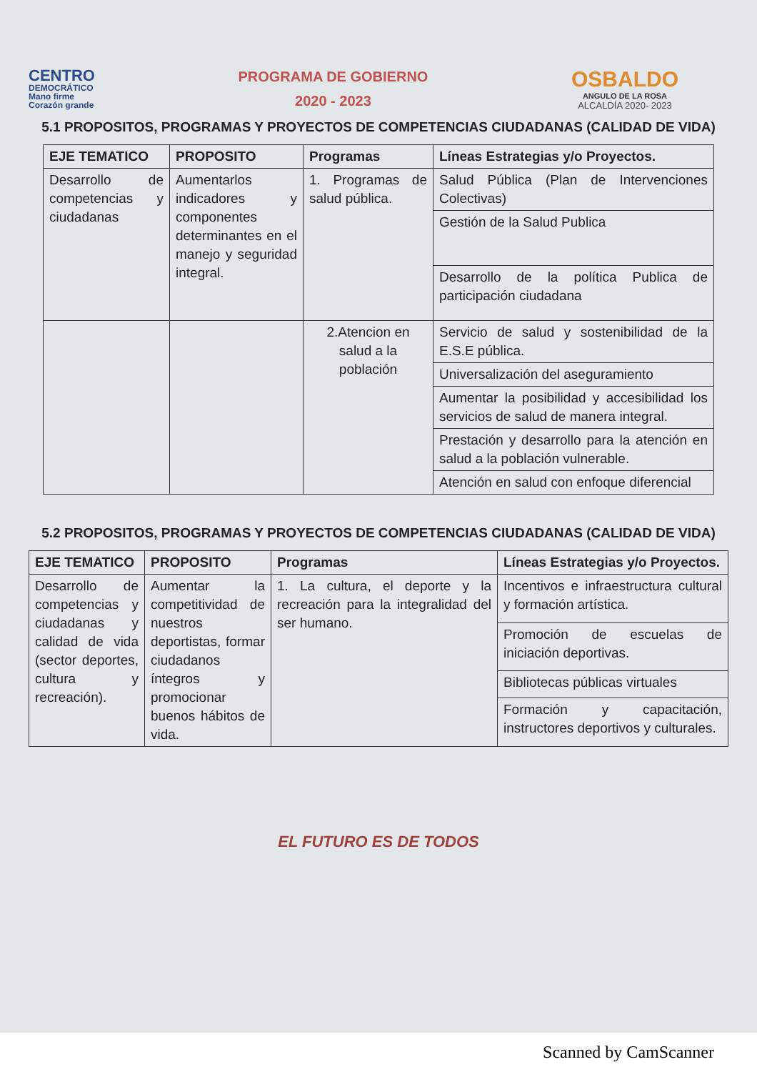CENTRO
DEMOCRÁTICO
Mano firme
Corazón grande
PROGRAMA DE GOBIERNO
2020 - 2023
OSBALDO
ANGULO DE LA ROSA
ALCALDÍA 2020- 2023
5.1 PROPOSITOS, PROGRAMAS Y PROYECTOS DE COMPETENCIAS CIUDADANAS (CALIDAD DE VIDA)
| EJE TEMATICO | PROPOSITO | Programas | Líneas Estrategias y/o Proyectos. |
| --- | --- | --- | --- |
| Desarrollo de competencias y ciudadanas | Aumentarlos indicadores y componentes determinantes en el manejo y seguridad integral. | 1. Programas de salud pública. | Salud Pública (Plan de Intervenciones Colectivas) |
| | | | Gestión de la Salud Publica |
| | | | Desarrollo de la política Publica de participación ciudadana |
| | | 2.Atencion en salud a la población | Servicio de salud y sostenibilidad de la E.S.E pública. |
| | | | Universalización del aseguramiento |
| | | | Aumentar la posibilidad y accesibilidad los servicios de salud de manera integral. |
| | | | Prestación y desarrollo para la atención en salud a la población vulnerable. |
| | | | Atención en salud con enfoque diferencial |
5.2 PROPOSITOS, PROGRAMAS Y PROYECTOS DE COMPETENCIAS CIUDADANAS (CALIDAD DE VIDA)
| EJE TEMATICO | PROPOSITO | Programas | Líneas Estrategias y/o Proyectos. |
| --- | --- | --- | --- |
| Desarrollo de competencias y ciudadanas y calidad de vida (sector deportes, cultura y recreación). | Aumentar la competitividad de nuestros deportistas, formar ciudadanos íntegros y promocionar buenos hábitos de vida. | 1. La cultura, el deporte y la recreación para la integralidad del ser humano. | Incentivos e infraestructura cultural y formación artística. |
| | | | Promoción de escuelas de iniciación deportivas. |
| | | | Bibliotecas públicas virtuales |
| | | | Formación y capacitación, instructores deportivos y culturales. |
EL FUTURO ES DE TODOS
Scanned by CamScanner